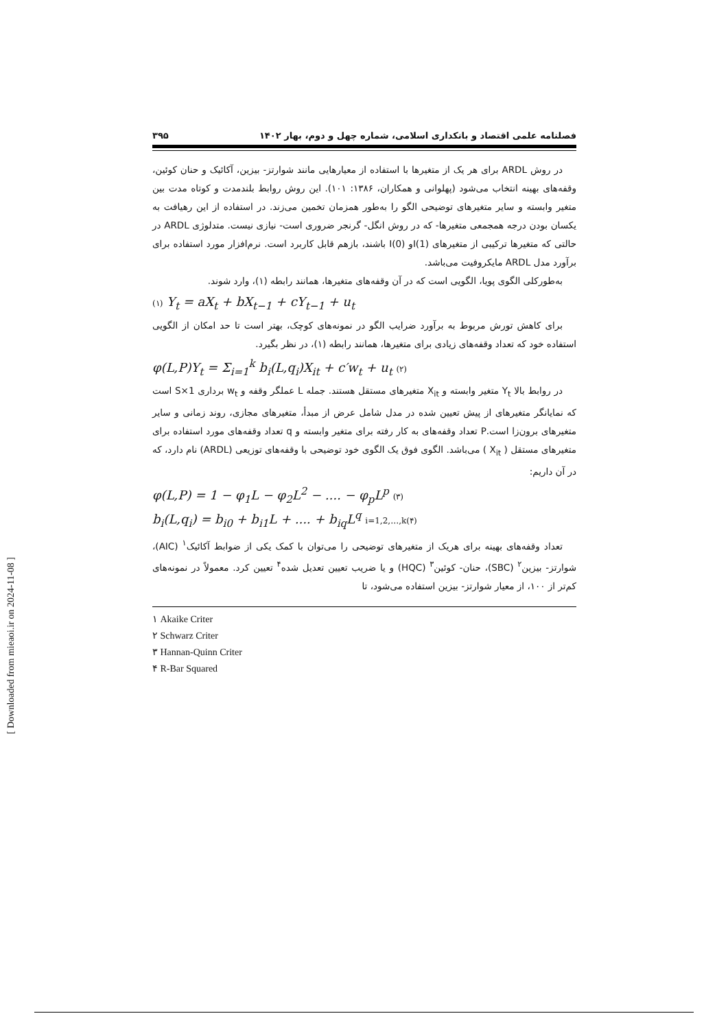فصلنامه علمی اقتصاد و بانکداری اسلامی، شماره چهل و دوم، بهار ۱۴۰۲ ۳۹۵
در روش ARDL برای هر یک از متغیرها با استفاده از معیارهایی مانند شوارتز- بیزین، آکائیک و حنان کوئین، وقفه‌های بهینه انتخاب می‌شود (پهلوانی و همکاران، ۱۳۸۶: ۱۰۱). این روش روابط بلندمدت و کوتاه مدت بین متغیر وابسته و سایر متغیرهای توضیحی الگو را به‌طور همزمان تخمین می‌زند. در استفاده از این رهیافت به یکسان بودن درجه همجمعی متغیرها- که در روش انگل- گرنجر ضروری است- نیازی نیست. متدلوژی ARDL در حالتی که متغیرها ترکیبی از متغیرهای I(1)و I(0) باشند، بازهم قابل کاربرد است. نرم‌افزار مورد استفاده برای برآورد مدل ARDL مایکروفیت می‌باشد.
به‌طورکلی الگوی پویا، الگویی است که در آن وقفه‌های متغیرها، همانند رابطه (۱)، وارد شوند.
(۱) Y<sub>t</sub> = aX<sub>t</sub> + bX<sub>t−1</sub> + cY<sub>t−1</sub> + u<sub>t</sub>
برای کاهش تورش مربوط به برآورد ضرایب الگو در نمونه‌های کوچک، بهتر است تا حد امکان از الگویی استفاده خود که تعداد وقفه‌های زیادی برای متغیرها، همانند رابطه (۱)، در نظر بگیرد.
φ(L,P)Y<sub>t</sub> = Σ<sub>i=1</sub><sup>k</sup> b<sub>i</sub>(L,q<sub>i</sub>)X<sub>it</sub> + c′w<sub>t</sub> + u<sub>t</sub> (۲)
در روابط بالا Y<sub>t</sub> متغیر وابسته و X<sub>it</sub> متغیرهای مستقل هستند. جمله L عملگر وقفه و w<sub>t</sub> برداری S×1 است که نمایانگر متغیرهای از پیش تعیین شده در مدل شامل عرض از مبدأ، متغیرهای مجازی، روند زمانی و سایر متغیرهای برون‌زا است.P تعداد وقفه‌های به کار رفته برای متغیر وابسته و q تعداد وقفه‌های مورد استفاده برای متغیرهای مستقل ( X<sub>it</sub> ) می‌باشد. الگوی فوق یک الگوی خود توضیحی با وقفه‌های توزیعی (ARDL) نام دارد، که در آن داریم:
φ(L,P) = 1 − φ<sub>1</sub>L − φ<sub>2</sub>L<sup>2</sup> − .... − φ<sub>p</sub>L<sup>p</sup> (۳)
b<sub>i</sub>(L,q<sub>i</sub>) = b<sub>i0</sub> + b<sub>i1</sub>L + .... + b<sub>iq</sub>L<sup>q</sup> i=1,2,…,k(۴)
تعداد وقفه‌های بهینه برای هریک از متغیرهای توضیحی را می‌توان با کمک یکی از ضوابط آکائیک<sup>۱</sup> (AIC)، شوارتز- بیزین<sup>۲</sup> (SBC)، حنان- کوئین<sup>۳</sup> (HQC) و یا ضریب تعیین تعدیل شده<sup>۴</sup> تعیین کرد. معمولاً در نمونه‌های کم‌تر از ۱۰۰، از معیار شوارتز- بیزین استفاده می‌شود، تا
۱ Akaike Criter
۲ Schwarz Criter
۳ Hannan-Quinn Criter
۴ R-Bar Squared
[ Downloaded from mieaoi.ir on 2024-11-08 ]